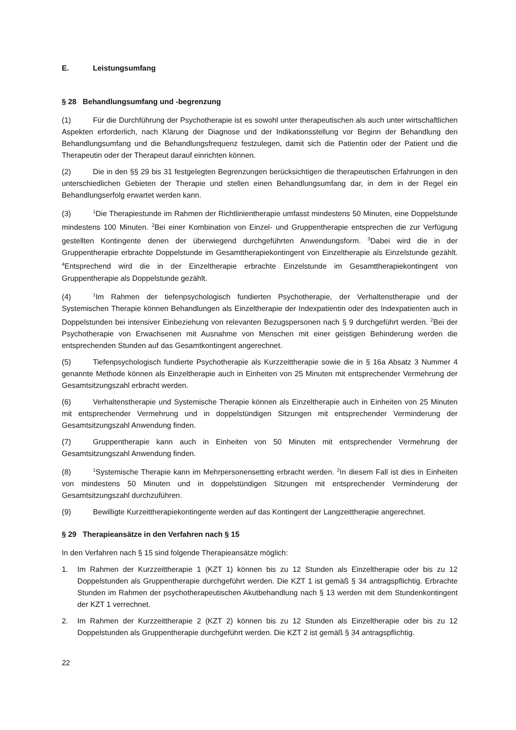E. Leistungsumfang
§ 28 Behandlungsumfang und -begrenzung
(1) Für die Durchführung der Psychotherapie ist es sowohl unter therapeutischen als auch unter wirtschaftlichen Aspekten erforderlich, nach Klärung der Diagnose und der Indikationsstellung vor Beginn der Behandlung den Behandlungsumfang und die Behandlungsfrequenz festzulegen, damit sich die Patientin oder der Patient und die Therapeutin oder der Therapeut darauf einrichten können.
(2) Die in den §§ 29 bis 31 festgelegten Begrenzungen berücksichtigen die therapeutischen Erfahrungen in den unterschiedlichen Gebieten der Therapie und stellen einen Behandlungsumfang dar, in dem in der Regel ein Behandlungserfolg erwartet werden kann.
(3)<sup>1</sup>Die Therapiestunde im Rahmen der Richtlinientherapie umfasst mindestens 50 Minuten, eine Doppelstunde mindestens 100 Minuten. <sup>2</sup>Bei einer Kombination von Einzel- und Gruppentherapie entsprechen die zur Verfügung gestellten Kontingente denen der überwiegend durchgeführten Anwendungsform. <sup>3</sup>Dabei wird die in der Gruppentherapie erbrachte Doppelstunde im Gesamttherapiekontingent von Einzeltherapie als Einzelstunde gezählt. <sup>4</sup>Entsprechend wird die in der Einzeltherapie erbrachte Einzelstunde im Gesamttherapiekontingent von Gruppentherapie als Doppelstunde gezählt.
(4)<sup>1</sup>Im Rahmen der tiefenpsychologisch fundierten Psychotherapie, der Verhaltenstherapie und der Systemischen Therapie können Behandlungen als Einzeltherapie der Indexpatientin oder des Indexpatienten auch in Doppelstunden bei intensiver Einbeziehung von relevanten Bezugspersonen nach § 9 durchgeführt werden. <sup>2</sup>Bei der Psychotherapie von Erwachsenen mit Ausnahme von Menschen mit einer geistigen Behinderung werden die entsprechenden Stunden auf das Gesamtkontingent angerechnet.
(5) Tiefenpsychologisch fundierte Psychotherapie als Kurzzeittherapie sowie die in § 16a Absatz 3 Nummer 4 genannte Methode können als Einzeltherapie auch in Einheiten von 25 Minuten mit entsprechender Vermehrung der Gesamtsitzungszahl erbracht werden.
(6) Verhaltenstherapie und Systemische Therapie können als Einzeltherapie auch in Einheiten von 25 Minuten mit entsprechender Vermehrung und in doppelstündigen Sitzungen mit entsprechender Verminderung der Gesamtsitzungszahl Anwendung finden.
(7) Gruppentherapie kann auch in Einheiten von 50 Minuten mit entsprechender Vermehrung der Gesamtsitzungszahl Anwendung finden.
(8)<sup>1</sup>Systemische Therapie kann im Mehrpersonensetting erbracht werden. <sup>2</sup>In diesem Fall ist dies in Einheiten von mindestens 50 Minuten und in doppelstündigen Sitzungen mit entsprechender Verminderung der Gesamtsitzungszahl durchzuführen.
(9) Bewilligte Kurzeittherapiekontingente werden auf das Kontingent der Langzeittherapie angerechnet.
§ 29 Therapieansätze in den Verfahren nach § 15
In den Verfahren nach § 15 sind folgende Therapieansätze möglich:
1. Im Rahmen der Kurzzeittherapie 1 (KZT 1) können bis zu 12 Stunden als Einzeltherapie oder bis zu 12 Doppelstunden als Gruppentherapie durchgeführt werden. Die KZT 1 ist gemäß § 34 antragspflichtig. Erbrachte Stunden im Rahmen der psychotherapeutischen Akutbehandlung nach § 13 werden mit dem Stundenkontingent der KZT 1 verrechnet.
2. Im Rahmen der Kurzzeittherapie 2 (KZT 2) können bis zu 12 Stunden als Einzeltherapie oder bis zu 12 Doppelstunden als Gruppentherapie durchgeführt werden. Die KZT 2 ist gemäß § 34 antragspflichtig.
22